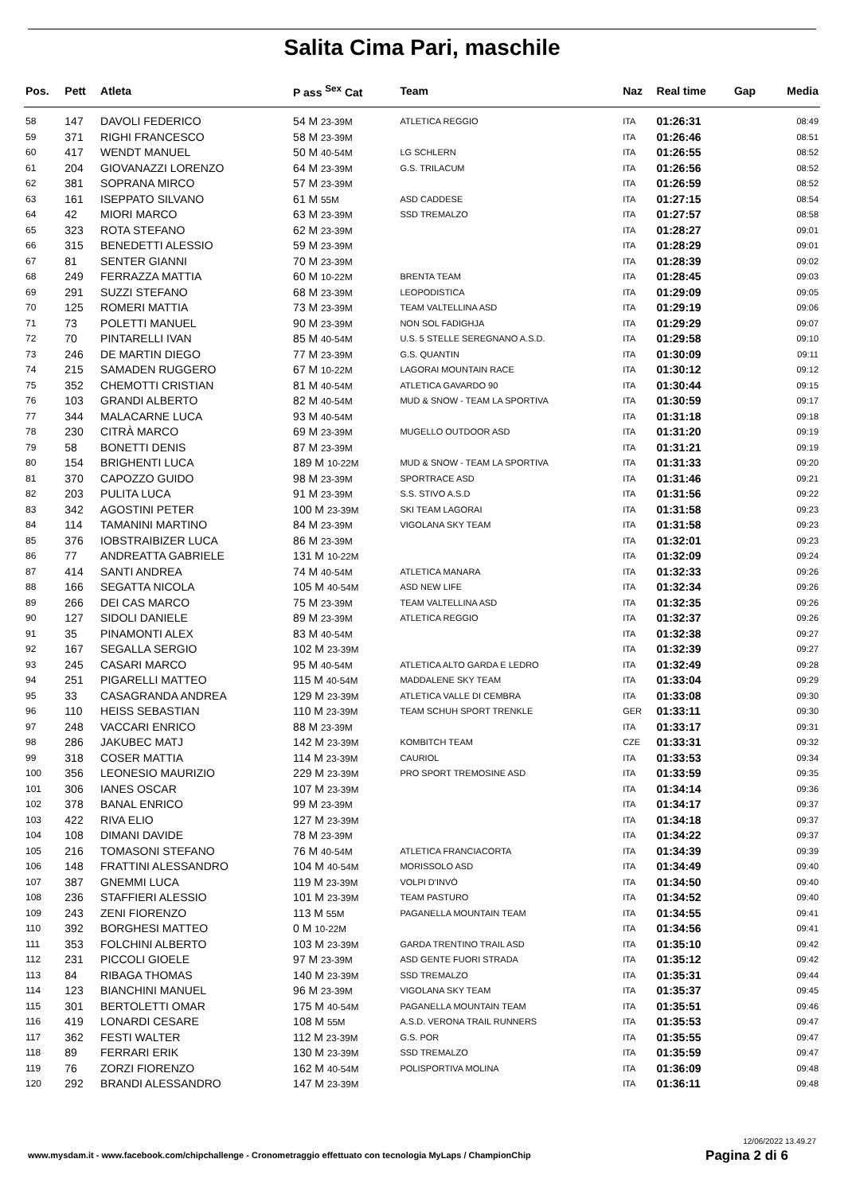Salita Cima Pari, maschile
| Pos. | Pett | Atleta | P ass <sup>Sex</sup> Cat | Team | Naz | Real time | Gap | Media |
| --- | --- | --- | --- | --- | --- | --- | --- | --- |
| 58 | 147 | DAVOLI FEDERICO | 54 M 23-39M | ATLETICA REGGIO | ITA | 01:26:31 | | 08:49 |
| 59 | 371 | RIGHI FRANCESCO | 58 M 23-39M | | ITA | 01:26:46 | | 08:51 |
| 60 | 417 | WENDT MANUEL | 50 M 40-54M | LG SCHLERN | ITA | 01:26:55 | | 08:52 |
| 61 | 204 | GIOVANAZZI LORENZO | 64 M 23-39M | G.S. TRILACUM | ITA | 01:26:56 | | 08:52 |
| 62 | 381 | SOPRANA MIRCO | 57 M 23-39M | | ITA | 01:26:59 | | 08:52 |
| 63 | 161 | ISEPPATO SILVANO | 61 M 55M | ASD CADDESE | ITA | 01:27:15 | | 08:54 |
| 64 | 42 | MIORI MARCO | 63 M 23-39M | SSD TREMALZO | ITA | 01:27:57 | | 08:58 |
| 65 | 323 | ROTA STEFANO | 62 M 23-39M | | ITA | 01:28:27 | | 09:01 |
| 66 | 315 | BENEDETTI ALESSIO | 59 M 23-39M | | ITA | 01:28:29 | | 09:01 |
| 67 | 81 | SENTER GIANNI | 70 M 23-39M | | ITA | 01:28:39 | | 09:02 |
| 68 | 249 | FERRAZZA MATTIA | 60 M 10-22M | BRENTA TEAM | ITA | 01:28:45 | | 09:03 |
| 69 | 291 | SUZZI STEFANO | 68 M 23-39M | LEOPODISTICA | ITA | 01:29:09 | | 09:05 |
| 70 | 125 | ROMERI MATTIA | 73 M 23-39M | TEAM VALTELLINA ASD | ITA | 01:29:19 | | 09:06 |
| 71 | 73 | POLETTI MANUEL | 90 M 23-39M | NON SOL FADIGHJA | ITA | 01:29:29 | | 09:07 |
| 72 | 70 | PINTARELLI IVAN | 85 M 40-54M | U.S. 5 STELLE SEREGNANO A.S.D. | ITA | 01:29:58 | | 09:10 |
| 73 | 246 | DE MARTIN DIEGO | 77 M 23-39M | G.S. QUANTIN | ITA | 01:30:09 | | 09:11 |
| 74 | 215 | SAMADEN RUGGERO | 67 M 10-22M | LAGORAI MOUNTAIN RACE | ITA | 01:30:12 | | 09:12 |
| 75 | 352 | CHEMOTTI CRISTIAN | 81 M 40-54M | ATLETICA GAVARDO 90 | ITA | 01:30:44 | | 09:15 |
| 76 | 103 | GRANDI ALBERTO | 82 M 40-54M | MUD & SNOW - TEAM LA SPORTIVA | ITA | 01:30:59 | | 09:17 |
| 77 | 344 | MALACARNE LUCA | 93 M 40-54M | | ITA | 01:31:18 | | 09:18 |
| 78 | 230 | CITRÀ MARCO | 69 M 23-39M | MUGELLO OUTDOOR ASD | ITA | 01:31:20 | | 09:19 |
| 79 | 58 | BONETTI DENIS | 87 M 23-39M | | ITA | 01:31:21 | | 09:19 |
| 80 | 154 | BRIGHENTI LUCA | 189 M 10-22M | MUD & SNOW - TEAM LA SPORTIVA | ITA | 01:31:33 | | 09:20 |
| 81 | 370 | CAPOZZO GUIDO | 98 M 23-39M | SPORTRACE ASD | ITA | 01:31:46 | | 09:21 |
| 82 | 203 | PULITA LUCA | 91 M 23-39M | S.S. STIVO A.S.D | ITA | 01:31:56 | | 09:22 |
| 83 | 342 | AGOSTINI PETER | 100 M 23-39M | SKI TEAM LAGORAI | ITA | 01:31:58 | | 09:23 |
| 84 | 114 | TAMANINI MARTINO | 84 M 23-39M | VIGOLANA SKY TEAM | ITA | 01:31:58 | | 09:23 |
| 85 | 376 | IOBSTRAIBIZER LUCA | 86 M 23-39M | | ITA | 01:32:01 | | 09:23 |
| 86 | 77 | ANDREATTA GABRIELE | 131 M 10-22M | | ITA | 01:32:09 | | 09:24 |
| 87 | 414 | SANTI ANDREA | 74 M 40-54M | ATLETICA MANARA | ITA | 01:32:33 | | 09:26 |
| 88 | 166 | SEGATTA NICOLA | 105 M 40-54M | ASD NEW LIFE | ITA | 01:32:34 | | 09:26 |
| 89 | 266 | DEI CAS MARCO | 75 M 23-39M | TEAM VALTELLINA ASD | ITA | 01:32:35 | | 09:26 |
| 90 | 127 | SIDOLI DANIELE | 89 M 23-39M | ATLETICA REGGIO | ITA | 01:32:37 | | 09:26 |
| 91 | 35 | PINAMONTI ALEX | 83 M 40-54M | | ITA | 01:32:38 | | 09:27 |
| 92 | 167 | SEGALLA SERGIO | 102 M 23-39M | | ITA | 01:32:39 | | 09:27 |
| 93 | 245 | CASARI MARCO | 95 M 40-54M | ATLETICA ALTO GARDA E LEDRO | ITA | 01:32:49 | | 09:28 |
| 94 | 251 | PIGARELLI MATTEO | 115 M 40-54M | MADDALENE SKY TEAM | ITA | 01:33:04 | | 09:29 |
| 95 | 33 | CASAGRANDA ANDREA | 129 M 23-39M | ATLETICA VALLE DI CEMBRA | ITA | 01:33:08 | | 09:30 |
| 96 | 110 | HEISS SEBASTIAN | 110 M 23-39M | TEAM SCHUH SPORT TRENKLE | GER | 01:33:11 | | 09:30 |
| 97 | 248 | VACCARI ENRICO | 88 M 23-39M | | ITA | 01:33:17 | | 09:31 |
| 98 | 286 | JAKUBEC MATJ | 142 M 23-39M | KOMBITCH TEAM | CZE | 01:33:31 | | 09:32 |
| 99 | 318 | COSER MATTIA | 114 M 23-39M | CAURIOL | ITA | 01:33:53 | | 09:34 |
| 100 | 356 | LEONESIO MAURIZIO | 229 M 23-39M | PRO SPORT TREMOSINE ASD | ITA | 01:33:59 | | 09:35 |
| 101 | 306 | IANES OSCAR | 107 M 23-39M | | ITA | 01:34:14 | | 09:36 |
| 102 | 378 | BANAL ENRICO | 99 M 23-39M | | ITA | 01:34:17 | | 09:37 |
| 103 | 422 | RIVA ELIO | 127 M 23-39M | | ITA | 01:34:18 | | 09:37 |
| 104 | 108 | DIMANI DAVIDE | 78 M 23-39M | | ITA | 01:34:22 | | 09:37 |
| 105 | 216 | TOMASONI STEFANO | 76 M 40-54M | ATLETICA FRANCIACORTA | ITA | 01:34:39 | | 09:39 |
| 106 | 148 | FRATTINI ALESSANDRO | 104 M 40-54M | MORISSOLO ASD | ITA | 01:34:49 | | 09:40 |
| 107 | 387 | GNEMMI LUCA | 119 M 23-39M | VOLPI D'INVÒ | ITA | 01:34:50 | | 09:40 |
| 108 | 236 | STAFFIERI ALESSIO | 101 M 23-39M | TEAM PASTURO | ITA | 01:34:52 | | 09:40 |
| 109 | 243 | ZENI FIORENZO | 113 M 55M | PAGANELLA MOUNTAIN TEAM | ITA | 01:34:55 | | 09:41 |
| 110 | 392 | BORGHESI MATTEO | 0 M 10-22M | | ITA | 01:34:56 | | 09:41 |
| 111 | 353 | FOLCHINI ALBERTO | 103 M 23-39M | GARDA TRENTINO TRAIL ASD | ITA | 01:35:10 | | 09:42 |
| 112 | 231 | PICCOLI GIOELE | 97 M 23-39M | ASD GENTE FUORI STRADA | ITA | 01:35:12 | | 09:42 |
| 113 | 84 | RIBAGA THOMAS | 140 M 23-39M | SSD TREMALZO | ITA | 01:35:31 | | 09:44 |
| 114 | 123 | BIANCHINI MANUEL | 96 M 23-39M | VIGOLANA SKY TEAM | ITA | 01:35:37 | | 09:45 |
| 115 | 301 | BERTOLETTI OMAR | 175 M 40-54M | PAGANELLA MOUNTAIN TEAM | ITA | 01:35:51 | | 09:46 |
| 116 | 419 | LONARDI CESARE | 108 M 55M | A.S.D. VERONA TRAIL RUNNERS | ITA | 01:35:53 | | 09:47 |
| 117 | 362 | FESTI WALTER | 112 M 23-39M | G.S. POR | ITA | 01:35:55 | | 09:47 |
| 118 | 89 | FERRARI ERIK | 130 M 23-39M | SSD TREMALZO | ITA | 01:35:59 | | 09:47 |
| 119 | 76 | ZORZI FIORENZO | 162 M 40-54M | POLISPORTIVA MOLINA | ITA | 01:36:09 | | 09:48 |
| 120 | 292 | BRANDI ALESSANDRO | 147 M 23-39M | | ITA | 01:36:11 | | 09:48 |
12/06/2022 13.49.27
www.mysdam.it - www.facebook.com/chipchallenge - Cronometraggio effettuato con tecnologia MyLaps / ChampionChip
Pagina 2 di 6